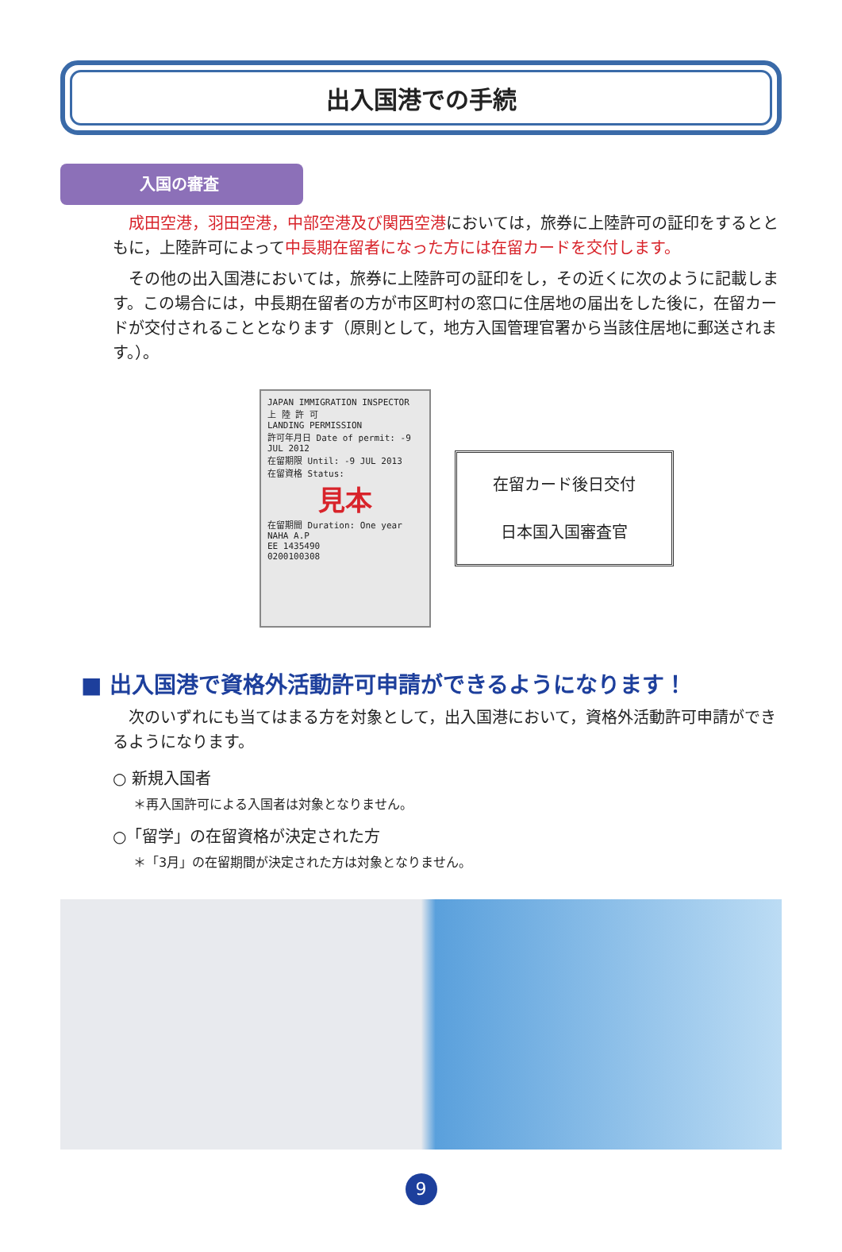出入国港での手続
入国の審査
成田空港，羽田空港，中部空港及び関西空港においては，旅券に上陸許可の証印をするとともに，上陸許可によって中長期在留者になった方には在留カードを交付します。
その他の出入国港においては，旅券に上陸許可の証印をし，その近くに次のように記載します。この場合には，中長期在留者の方が市区町村の窓口に住居地の届出をした後に，在留カードが交付されることとなります（原則として，地方入国管理官署から当該住居地に郵送されます。）。
JAPAN IMMIGRATION INSPECTOR
上 陸 許 可
LANDING PERMISSION
許可年月日 Date of permit: -9 JUL 2012
在留期限 Until: -9 JUL 2013
在留資格 Status:
見本
在留期間 Duration: One year
NAHA A.P
EE 1435490
0200100308
在留カード後日交付
日本国入国審査官
■ 出入国港で資格外活動許可申請ができるようになります！
次のいずれにも当てはまる方を対象として，出入国港において，資格外活動許可申請ができるようになります。
○ 新規入国者
＊再入国許可による入国者は対象となりません。
○「留学」の在留資格が決定された方
＊「3月」の在留期間が決定された方は対象となりません。
9